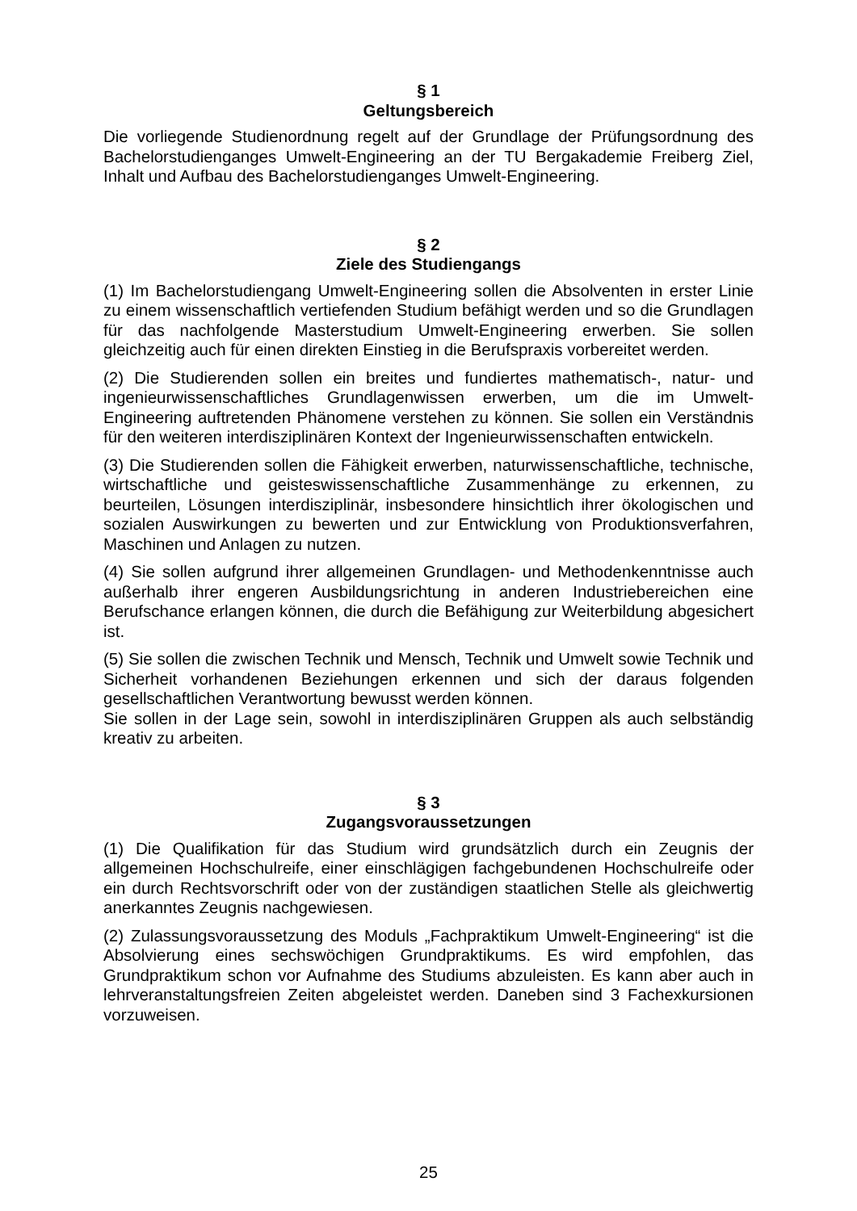§ 1
Geltungsbereich
Die vorliegende Studienordnung regelt auf der Grundlage der Prüfungsordnung des Bachelorstudienganges Umwelt-Engineering an der TU Bergakademie Freiberg Ziel, Inhalt und Aufbau des Bachelorstudienganges Umwelt-Engineering.
§ 2
Ziele des Studiengangs
(1) Im Bachelorstudiengang Umwelt-Engineering sollen die Absolventen in erster Linie zu einem wissenschaftlich vertiefenden Studium befähigt werden und so die Grundlagen für das nachfolgende Masterstudium Umwelt-Engineering erwerben. Sie sollen gleichzeitig auch für einen direkten Einstieg in die Berufspraxis vorbereitet werden.
(2) Die Studierenden sollen ein breites und fundiertes mathematisch-, natur- und ingenieurwissenschaftliches Grundlagenwissen erwerben, um die im Umwelt-Engineering auftretenden Phänomene verstehen zu können. Sie sollen ein Verständnis für den weiteren interdisziplinären Kontext der Ingenieurwissenschaften entwickeln.
(3) Die Studierenden sollen die Fähigkeit erwerben, naturwissenschaftliche, technische, wirtschaftliche und geisteswissenschaftliche Zusammenhänge zu erkennen, zu beurteilen, Lösungen interdisziplinär, insbesondere hinsichtlich ihrer ökologischen und sozialen Auswirkungen zu bewerten und zur Entwicklung von Produktionsverfahren, Maschinen und Anlagen zu nutzen.
(4) Sie sollen aufgrund ihrer allgemeinen Grundlagen- und Methodenkenntnisse auch außerhalb ihrer engeren Ausbildungsrichtung in anderen Industriebereichen eine Berufschance erlangen können, die durch die Befähigung zur Weiterbildung abgesichert ist.
(5) Sie sollen die zwischen Technik und Mensch, Technik und Umwelt sowie Technik und Sicherheit vorhandenen Beziehungen erkennen und sich der daraus folgenden gesellschaftlichen Verantwortung bewusst werden können.
Sie sollen in der Lage sein, sowohl in interdisziplinären Gruppen als auch selbständig kreativ zu arbeiten.
§ 3
Zugangsvoraussetzungen
(1) Die Qualifikation für das Studium wird grundsätzlich durch ein Zeugnis der allgemeinen Hochschulreife, einer einschlägigen fachgebundenen Hochschulreife oder ein durch Rechtsvorschrift oder von der zuständigen staatlichen Stelle als gleichwertig anerkanntes Zeugnis nachgewiesen.
(2) Zulassungsvoraussetzung des Moduls „Fachpraktikum Umwelt-Engineering“ ist die Absolvierung eines sechswöchigen Grundpraktikums. Es wird empfohlen, das Grundpraktikum schon vor Aufnahme des Studiums abzuleisten. Es kann aber auch in lehrveranstaltungsfreien Zeiten abgeleistet werden. Daneben sind 3 Fachexkursionen vorzuweisen.
25